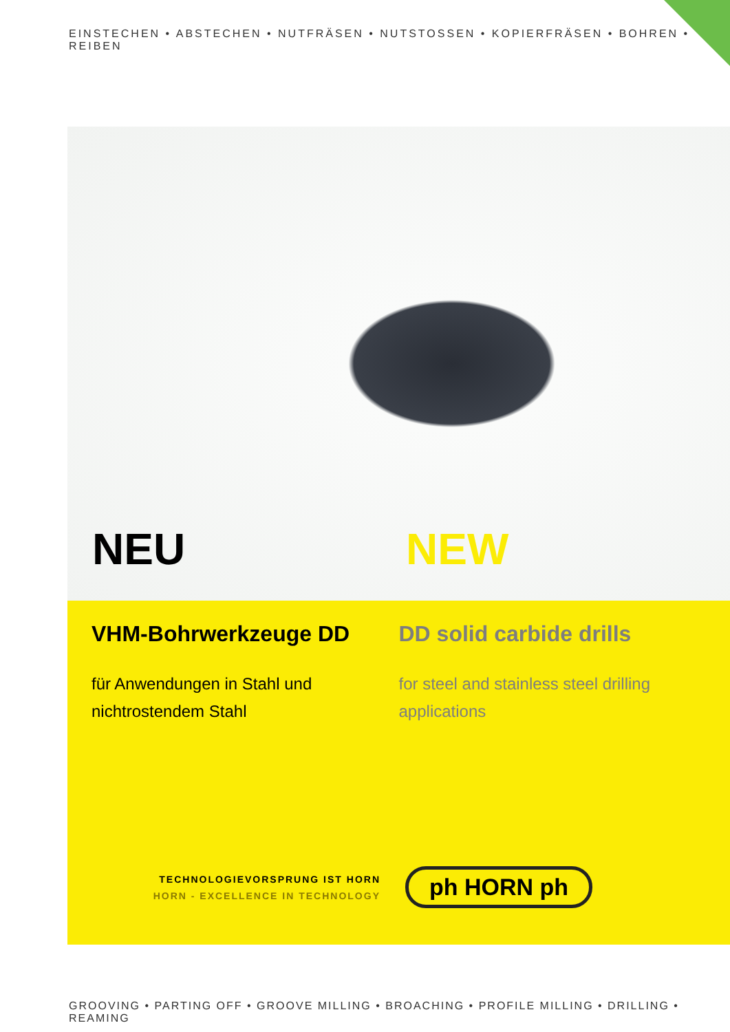EINSTECHEN • ABSTECHEN • NUTFRÄSEN • NUTSTOSSEN • KOPIERFRÄSEN • BOHREN • REIBEN
NEU
NEW
VHM-Bohrwerkzeuge DD
für Anwendungen in Stahl und nichtrostendem Stahl
DD solid carbide drills
for steel and stainless steel drilling applications
TECHNOLOGIEVORSPRUNG IST HORN
HORN - EXCELLENCE IN TECHNOLOGY
ph HORN ph
GROOVING • PARTING OFF • GROOVE MILLING • BROACHING • PROFILE MILLING • DRILLING • REAMING